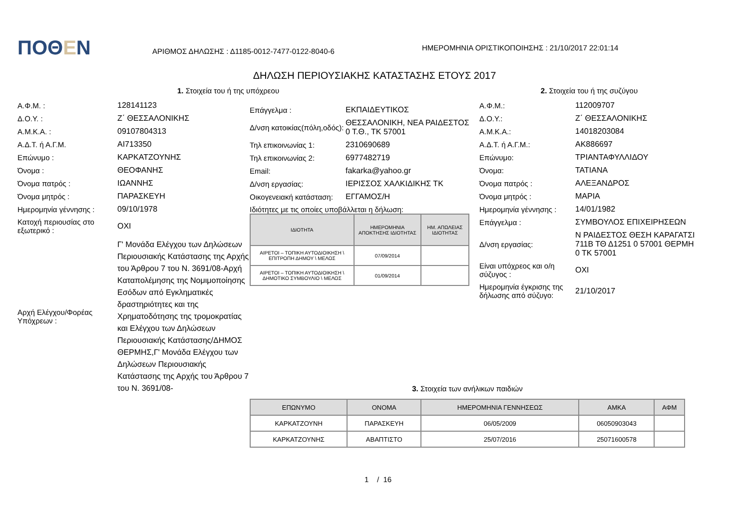ΠΟΘΕΝ
ΑΡΙΘΜΟΣ ΔΗΛΩΣΗΣ : Δ1185-0012-7477-0122-8040-6
ΗΜΕΡΟΜΗΝΙΑ ΟΡΙΣΤΙΚΟΠΟΙΗΣΗΣ : 21/10/2017 22:01:14
ΔΗΛΩΣΗ ΠΕΡΙΟΥΣΙΑΚΗΣ ΚΑΤΑΣΤΑΣΗΣ ΕΤΟΥΣ 2017
1. Στοιχεία του ή της υπόχρεου
Α.Φ.Μ. : 128141123
Δ.Ο.Υ. : Ζ΄ ΘΕΣΣΑΛΟΝΙΚΗΣ
Α.Μ.Κ.Α. : 09107804313
Α.Δ.Τ. ή Α.Γ.Μ. AI713350
Επώνυμο : ΚΑΡΚΑΤΖΟΥΝΗΣ
Όνομα : ΘΕΟΦΑΝΗΣ
Όνομα πατρός : ΙΩΑΝΝΗΣ
Όνομα μητρός : ΠΑΡΑΣΚΕΥΗ
Ημερομηνία γέννησης : 09/10/1978
Κατοχή περιουσίας στο εξωτερικό :
ΟΧΙ
Αρχή Ελέγχου/Φορέας Υπόχρεων :
Γ' Μονάδα Ελέγχου των Δηλώσεων Περιουσιακής Κατάστασης της Αρχής του Άρθρου 7 του Ν. 3691/08-Αρχή Καταπολέμησης της Νομιμοποίησης Εσόδων από Εγκληματικές δραστηριότητες και της Χρηματοδότησης της τρομοκρατίας και Ελέγχου των Δηλώσεων Περιουσιακής Κατάστασης/ΔΗΜΟΣ ΘΕΡΜΗΣ,Γ' Μονάδα Ελέγχου των Δηλώσεων Περιουσιακής Κατάστασης της Αρχής του Άρθρου 7 του Ν. 3691/08-
Επάγγελμα : ΕΚΠΑΙΔΕΥΤΙΚΟΣ
Δ/νση κατοικίας(πόλη,οδός):
ΘΕΣΣΑΛΟΝΙΚΗ, ΝΕΑ ΡΑΙΔΕΣΤΟΣ 0 Τ.Θ., ΤΚ 57001
Τηλ επικοινωνίας 1: 2310690689
Τηλ επικοινωνίας 2: 6977482719
Email: fakarka@yahoo.gr
Δ/νση εργασίας: ΙΕΡΙΣΣΟΣ ΧΑΛΚΙΔΙΚΗΣ ΤΚ
Οικογενειακή κατάσταση:
ΕΓΓΑΜΟΣ/Η
Ιδιότητες με τις οποίες υποβάλλεται η δήλωση:
| ΙΔΙΟΤΗΤΑ | ΗΜΕΡΟΜΗΝΙΑ ΑΠΟΚΤΗΣΗΣ ΙΔΙΟΤΗΤΑΣ | ΗΜ. ΑΠΩΛΕΙΑΣ ΙΔΙΟΤΗΤΑΣ |
| --- | --- | --- |
| ΑΙΡΕΤΟΙ – ΤΟΠΙΚΗ ΑΥΤΟΔΙΟΙΚΗΣΗ \ ΕΠΙΤΡΟΠΗ ΔΗΜΟΥ \ ΜΕΛΟΣ | 07/09/2014 | |
| ΑΙΡΕΤΟΙ – ΤΟΠΙΚΗ ΑΥΤΟΔΙΟΙΚΗΣΗ \ ΔΗΜΟΤΙΚΟ ΣΥΜΒΟΥΛΙΟ \ ΜΕΛΟΣ | 01/09/2014 | |
2. Στοιχεία του ή της συζύγου
Α.Φ.Μ.: 112009707
Δ.Ο.Υ.: Ζ΄ ΘΕΣΣΑΛΟΝΙΚΗΣ
Α.Μ.Κ.Α.: 14018203084
Α.Δ.Τ. ή Α.Γ.Μ.: AK886697
Επώνυμο: ΤΡΙΑΝΤΑΦΥΛΛΙΔΟΥ
Όνομα: ΤΑΤΙΑΝΑ
Όνομα πατρός : ΑΛΕΞΑΝΔΡΟΣ
Όνομα μητρός : ΜΑΡΙΑ
Ημερομηνία γέννησης : 14/01/1982
Επάγγελμα : ΣΥΜΒΟΥΛΟΣ ΕΠΙΧΕΙΡΗΣΕΩΝ
Δ/νση εργασίας:
Ν ΡΑΙΔΕΣΤΟΣ ΘΕΣΗ ΚΑΡΑΓΑΤΣΙ 711Β ΤΘ Δ1251 0 57001 ΘΕΡΜΗ 0 ΤΚ 57001
Είναι υπόχρεος και ο/η σύζυγος :
ΟΧΙ
Ημερομηνία έγκρισης της δήλωσης από σύζυγο:
21/10/2017
3. Στοιχεία των ανήλικων παιδιών
| ΕΠΩΝΥΜΟ | ΟΝΟΜΑ | ΗΜΕΡΟΜΗΝΙΑ ΓΕΝΝΗΣΕΩΣ | ΑΜΚΑ | ΑΦΜ |
| --- | --- | --- | --- | --- |
| ΚΑΡΚΑΤΖΟΥΝΗ | ΠΑΡΑΣΚΕΥΗ | 06/05/2009 | 06050903043 | |
| ΚΑΡΚΑΤΖΟΥΝΗΣ | ΑΒΑΠΤΙΣΤΟ | 25/07/2016 | 25071600578 | |
1 / 16